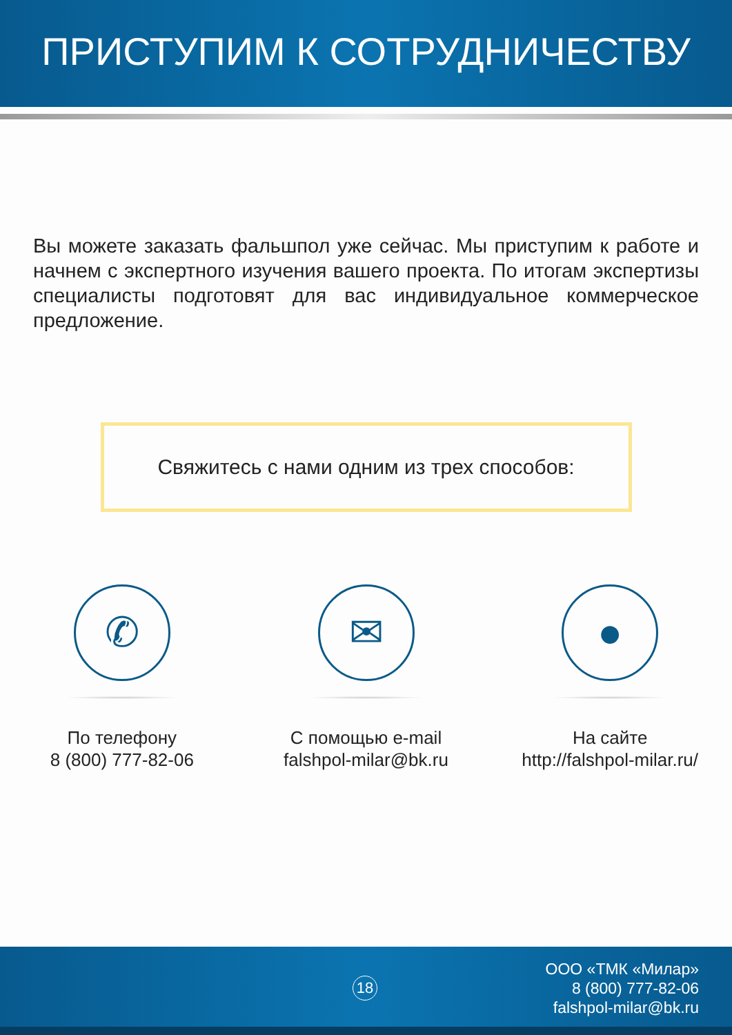ПРИСТУПИМ К СОТРУДНИЧЕСТВУ
Вы можете заказать фальшпол уже сейчас. Мы приступим к работе и начнем с экспертного изучения вашего проекта. По итогам экспертизы специалисты подготовят для вас индивидуальное коммерческое предложение.
Свяжитесь с нами одним из трех способов:
✆
По телефону
8 (800) 777-82-06
✉
С помощью e-mail
falshpol-milar@bk.ru
●
На сайте
http://falshpol-milar.ru/
18
ООО «ТМК «Милар»
8 (800) 777-82-06
falshpol-milar@bk.ru